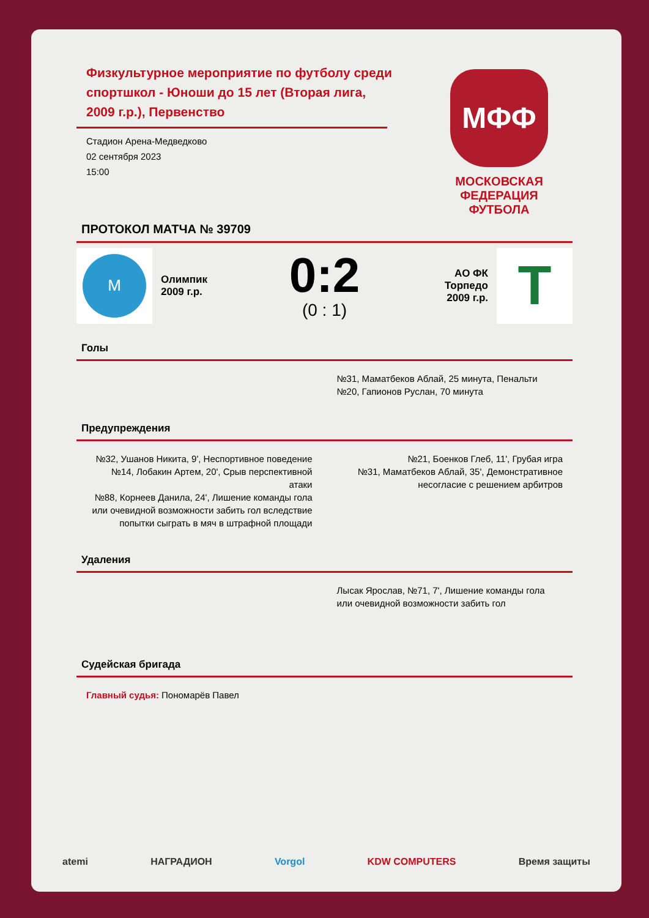Физкультурное мероприятие по футболу среди спортшкол - Юноши до 15 лет (Вторая лига, 2009 г.р.), Первенство
Стадион Арена-Медведково
02 сентября 2023
15:00
МФФ
МОСКОВСКАЯ
ФЕДЕРАЦИЯ
ФУТБОЛА
ПРОТОКОЛ МАТЧА № 39709
M
Олимпик
2009 г.р.
0:2
(0 : 1)
АО ФК
Торпедо
2009 г.р.
T
Голы
№31, Маматбеков Аблай, 25 минута, Пенальти
№20, Гапионов Руслан, 70 минута
Предупреждения
№32, Ушанов Никита, 9', Неспортивное поведение
№14, Лобакин Артем, 20', Срыв перспективной атаки
№88, Корнеев Данила, 24', Лишение команды гола или очевидной возможности забить гол вследствие попытки сыграть в мяч в штрафной площади
№21, Боенков Глеб, 11', Грубая игра
№31, Маматбеков Аблай, 35', Демонстративное несогласие с решением арбитров
Удаления
Лысак Ярослав, №71, 7', Лишение команды гола или очевидной возможности забить гол
Судейская бригада
Главный судья: Пономарёв Павел
atemi НАГРАДИОН Vorgol KDW COMPUTERS Время защиты